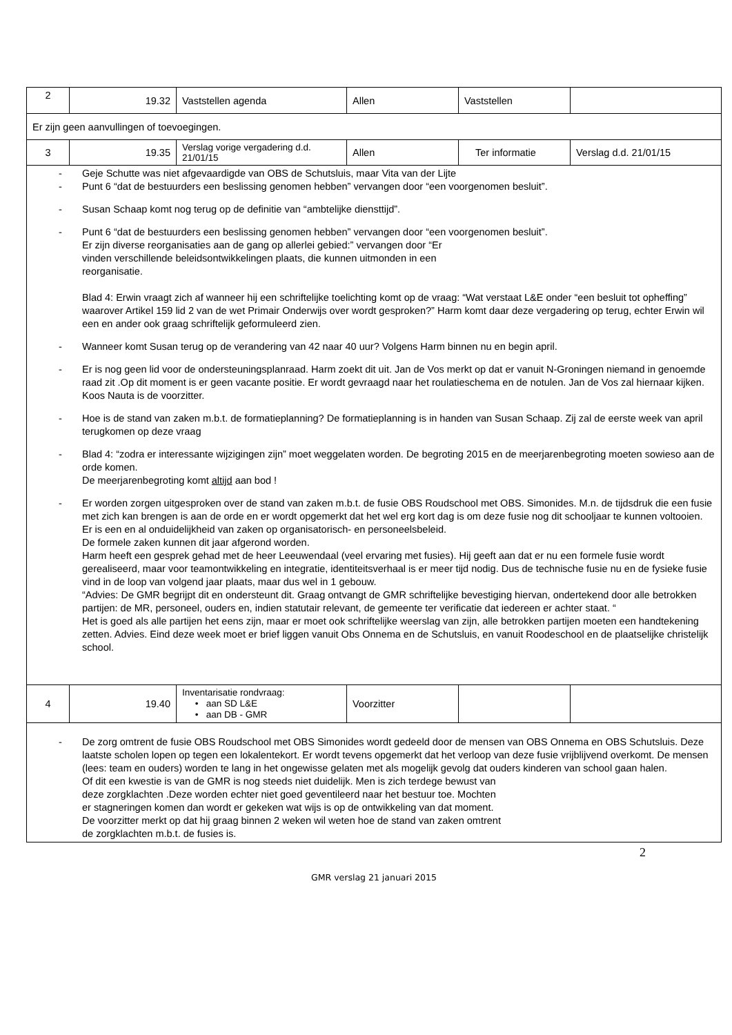| 2 | 19.32 | Vaststellen agenda | Allen | Vaststellen | |
| Er zijn geen aanvullingen of toevoegingen. | | | | | |
| 3 | 19.35 | Verslag vorige vergadering d.d. 21/01/15 | Allen | Ter informatie | Verslag d.d. 21/01/15 |
| - Geje Schutte was niet afgevaardigde van OBS de Schutsluis, maar Vita van der Lijte - Punt 6 “dat de bestuurders een beslissing genomen hebben” vervangen door “een voorgenomen besluit”. - Susan Schaap komt nog terug op de definitie van “ambtelijke diensttijd”. - Punt 6 “dat de bestuurders een beslissing genomen hebben” vervangen door “een voorgenomen besluit”. Er zijn diverse reorganisaties aan de gang op allerlei gebied:” vervangen door “Er vinden verschillende beleidsontwikkelingen plaats, die kunnen uitmonden in een reorganisatie. Blad 4: Erwin vraagt zich af wanneer hij een schriftelijke toelichting komt op de vraag: “Wat verstaat L&E onder “een besluit tot opheffing” waarover Artikel 159 lid 2 van de wet Primair Onderwijs over wordt gesproken?” Harm komt daar deze vergadering op terug, echter Erwin wil een en ander ook graag schriftelijk geformuleerd zien. - Wanneer komt Susan terug op de verandering van 42 naar 40 uur? Volgens Harm binnen nu en begin april. - Er is nog geen lid voor de ondersteuningsplanraad. Harm zoekt dit uit. Jan de Vos merkt op dat er vanuit N-Groningen niemand in genoemde raad zit .Op dit moment is er geen vacante positie. Er wordt gevraagd naar het roulatieschema en de notulen. Jan de Vos zal hiernaar kijken. Koos Nauta is de voorzitter. - Hoe is de stand van zaken m.b.t. de formatieplanning? De formatieplanning is in handen van Susan Schaap. Zij zal de eerste week van april terugkomen op deze vraag - Blad 4: “zodra er interessante wijzigingen zijn” moet weggelaten worden. De begroting 2015 en de meerjarenbegroting moeten sowieso aan de orde komen. De meerjarenbegroting komt altijd aan bod ! - Er worden zorgen uitgesproken over de stand van zaken m.b.t. de fusie OBS Roudschool met OBS. Simonides. M.n. de tijdsdruk die een fusie met zich kan brengen is aan de orde en er wordt opgemerkt dat het wel erg kort dag is om deze fusie nog dit schooljaar te kunnen voltooien. Er is een en al onduidelijkheid van zaken op organisatorisch- en personeelsbeleid. De formele zaken kunnen dit jaar afgerond worden. Harm heeft een gesprek gehad met de heer Leeuwendaal (veel ervaring met fusies). Hij geeft aan dat er nu een formele fusie wordt gerealiseerd, maar voor teamontwikkeling en integratie, identiteitsverhaal is er meer tijd nodig. Dus de technische fusie nu en de fysieke fusie vind in de loop van volgend jaar plaats, maar dus wel in 1 gebouw. “Advies: De GMR begrijpt dit en ondersteunt dit. Graag ontvangt de GMR schriftelijke bevestiging hiervan, ondertekend door alle betrokken partijen: de MR, personeel, ouders en, indien statutair relevant, de gemeente ter verificatie dat iedereen er achter staat. “ Het is goed als alle partijen het eens zijn, maar er moet ook schriftelijke weerslag van zijn, alle betrokken partijen moeten een handtekening zetten. Advies. Eind deze week moet er brief liggen vanuit Obs Onnema en de Schutsluis, en vanuit Roodeschool en de plaatselijke christelijk school. | | | | | |
| 4 | 19.40 | Inventarisatie rondvraag: • aan SD L&E • aan DB - GMR | Voorzitter | | |
| - De zorg omtrent de fusie OBS Roudschool met OBS Simonides wordt gedeeld door de mensen van OBS Onnema en OBS Schutsluis. Deze laatste scholen lopen op tegen een lokalentekort. Er wordt tevens opgemerkt dat het verloop van deze fusie vrijblijvend overkomt. De mensen (lees: team en ouders) worden te lang in het ongewisse gelaten met als mogelijk gevolg dat ouders kinderen van school gaan halen. Of dit een kwestie is van de GMR is nog steeds niet duidelijk. Men is zich terdege bewust van deze zorgklachten .Deze worden echter niet goed geventileerd naar het bestuur toe. Mochten er stagneringen komen dan wordt er gekeken wat wijs is op de ontwikkeling van dat moment. De voorzitter merkt op dat hij graag binnen 2 weken wil weten hoe de stand van zaken omtrent de zorgklachten m.b.t. de fusies is. | | | | | |
2
GMR verslag 21 januari 2015